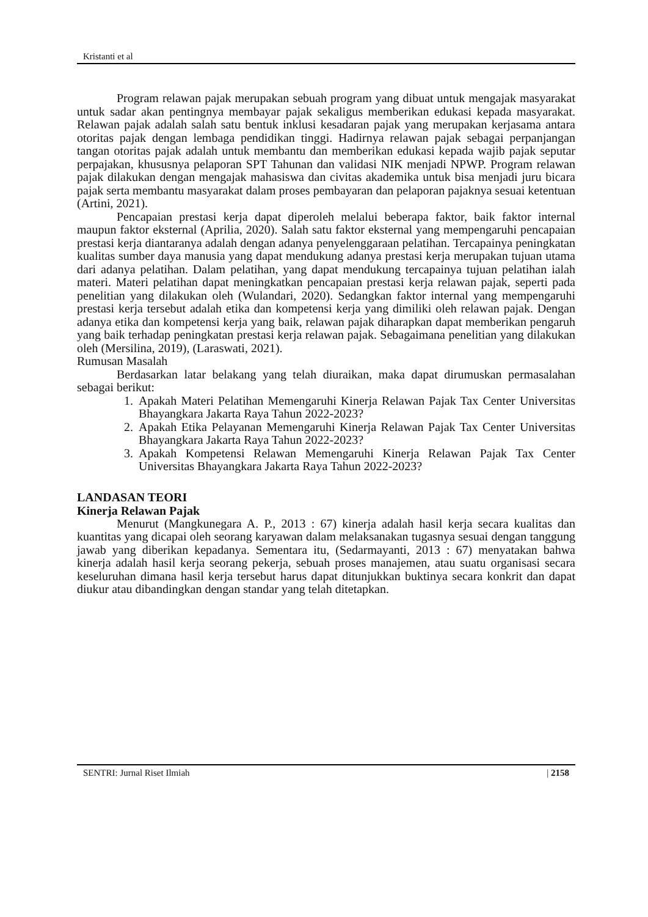Kristanti et al
Program relawan pajak merupakan sebuah program yang dibuat untuk mengajak masyarakat untuk sadar akan pentingnya membayar pajak sekaligus memberikan edukasi kepada masyarakat. Relawan pajak adalah salah satu bentuk inklusi kesadaran pajak yang merupakan kerjasama antara otoritas pajak dengan lembaga pendidikan tinggi. Hadirnya relawan pajak sebagai perpanjangan tangan otoritas pajak adalah untuk membantu dan memberikan edukasi kepada wajib pajak seputar perpajakan, khususnya pelaporan SPT Tahunan dan validasi NIK menjadi NPWP. Program relawan pajak dilakukan dengan mengajak mahasiswa dan civitas akademika untuk bisa menjadi juru bicara pajak serta membantu masyarakat dalam proses pembayaran dan pelaporan pajaknya sesuai ketentuan (Artini, 2021).
Pencapaian prestasi kerja dapat diperoleh melalui beberapa faktor, baik faktor internal maupun faktor eksternal (Aprilia, 2020). Salah satu faktor eksternal yang mempengaruhi pencapaian prestasi kerja diantaranya adalah dengan adanya penyelenggaraan pelatihan. Tercapainya peningkatan kualitas sumber daya manusia yang dapat mendukung adanya prestasi kerja merupakan tujuan utama dari adanya pelatihan. Dalam pelatihan, yang dapat mendukung tercapainya tujuan pelatihan ialah materi. Materi pelatihan dapat meningkatkan pencapaian prestasi kerja relawan pajak, seperti pada penelitian yang dilakukan oleh (Wulandari, 2020). Sedangkan faktor internal yang mempengaruhi prestasi kerja tersebut adalah etika dan kompetensi kerja yang dimiliki oleh relawan pajak. Dengan adanya etika dan kompetensi kerja yang baik, relawan pajak diharapkan dapat memberikan pengaruh yang baik terhadap peningkatan prestasi kerja relawan pajak. Sebagaimana penelitian yang dilakukan oleh (Mersilina, 2019), (Laraswati, 2021).
Rumusan Masalah
Berdasarkan latar belakang yang telah diuraikan, maka dapat dirumuskan permasalahan sebagai berikut:
1. Apakah Materi Pelatihan Memengaruhi Kinerja Relawan Pajak Tax Center Universitas Bhayangkara Jakarta Raya Tahun 2022-2023?
2. Apakah Etika Pelayanan Memengaruhi Kinerja Relawan Pajak Tax Center Universitas Bhayangkara Jakarta Raya Tahun 2022-2023?
3. Apakah Kompetensi Relawan Memengaruhi Kinerja Relawan Pajak Tax Center Universitas Bhayangkara Jakarta Raya Tahun 2022-2023?
LANDASAN TEORI
Kinerja Relawan Pajak
Menurut (Mangkunegara A. P., 2013 : 67) kinerja adalah hasil kerja secara kualitas dan kuantitas yang dicapai oleh seorang karyawan dalam melaksanakan tugasnya sesuai dengan tanggung jawab yang diberikan kepadanya. Sementara itu, (Sedarmayanti, 2013 : 67) menyatakan bahwa kinerja adalah hasil kerja seorang pekerja, sebuah proses manajemen, atau suatu organisasi secara keseluruhan dimana hasil kerja tersebut harus dapat ditunjukkan buktinya secara konkrit dan dapat diukur atau dibandingkan dengan standar yang telah ditetapkan.
SENTRI: Jurnal Riset Ilmiah | 2158